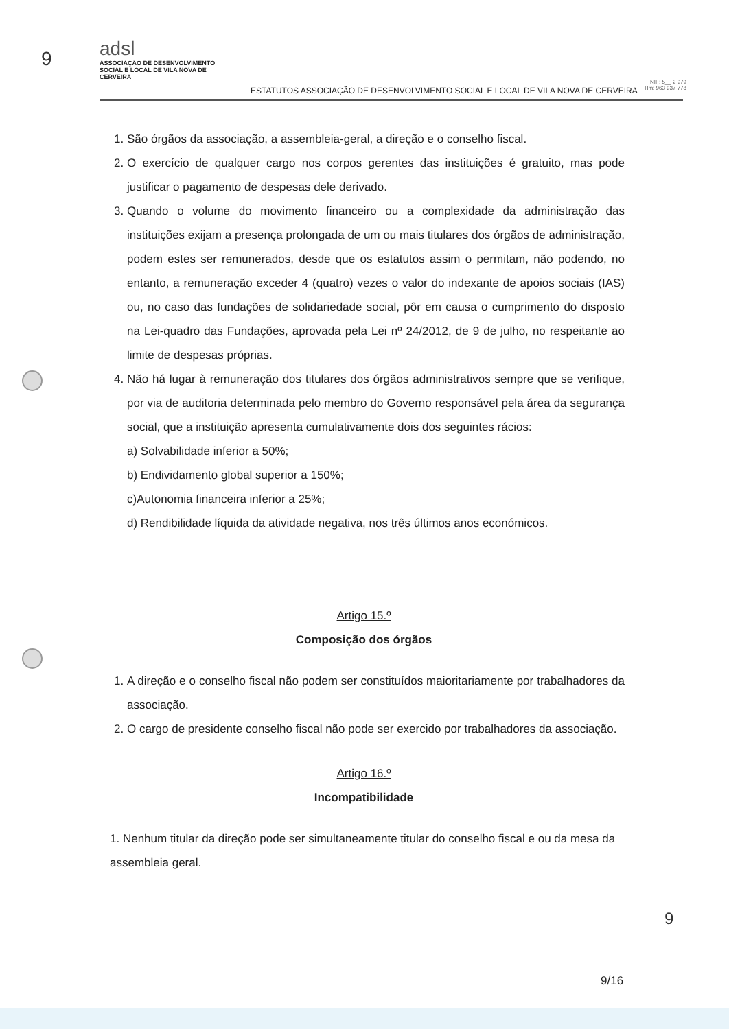9
adsl
ASSOCIAÇÃO DE DESENVOLVIMENTO SOCIAL E LOCAL DE VILA NOVA DE CERVEIRA
ESTATUTOS ASSOCIAÇÃO DE DESENVOLVIMENTO SOCIAL E LOCAL DE VILA NOVA DE CERVEIRA
NIF: 5__ 2 979
Tlm: 963 937 778
1. São órgãos da associação, a assembleia-geral, a direção e o conselho fiscal.
2. O exercício de qualquer cargo nos corpos gerentes das instituições é gratuito, mas pode justificar o pagamento de despesas dele derivado.
3. Quando o volume do movimento financeiro ou a complexidade da administração das instituições exijam a presença prolongada de um ou mais titulares dos órgãos de administração, podem estes ser remunerados, desde que os estatutos assim o permitam, não podendo, no entanto, a remuneração exceder 4 (quatro) vezes o valor do indexante de apoios sociais (IAS) ou, no caso das fundações de solidariedade social, pôr em causa o cumprimento do disposto na Lei-quadro das Fundações, aprovada pela Lei nº 24/2012, de 9 de julho, no respeitante ao limite de despesas próprias.
4. Não há lugar à remuneração dos titulares dos órgãos administrativos sempre que se verifique, por via de auditoria determinada pelo membro do Governo responsável pela área da segurança social, que a instituição apresenta cumulativamente dois dos seguintes rácios:
a) Solvabilidade inferior a 50%;
b) Endividamento global superior a 150%;
c)Autonomia financeira inferior a 25%;
d) Rendibilidade líquida da atividade negativa, nos três últimos anos económicos.
Artigo 15.º
Composição dos órgãos
1. A direção e o conselho fiscal não podem ser constituídos maioritariamente por trabalhadores da associação.
2. O cargo de presidente conselho fiscal não pode ser exercido por trabalhadores da associação.
Artigo 16.º
Incompatibilidade
1. Nenhum titular da direção pode ser simultaneamente titular do conselho fiscal e ou da mesa da assembleia geral.
9
9/16